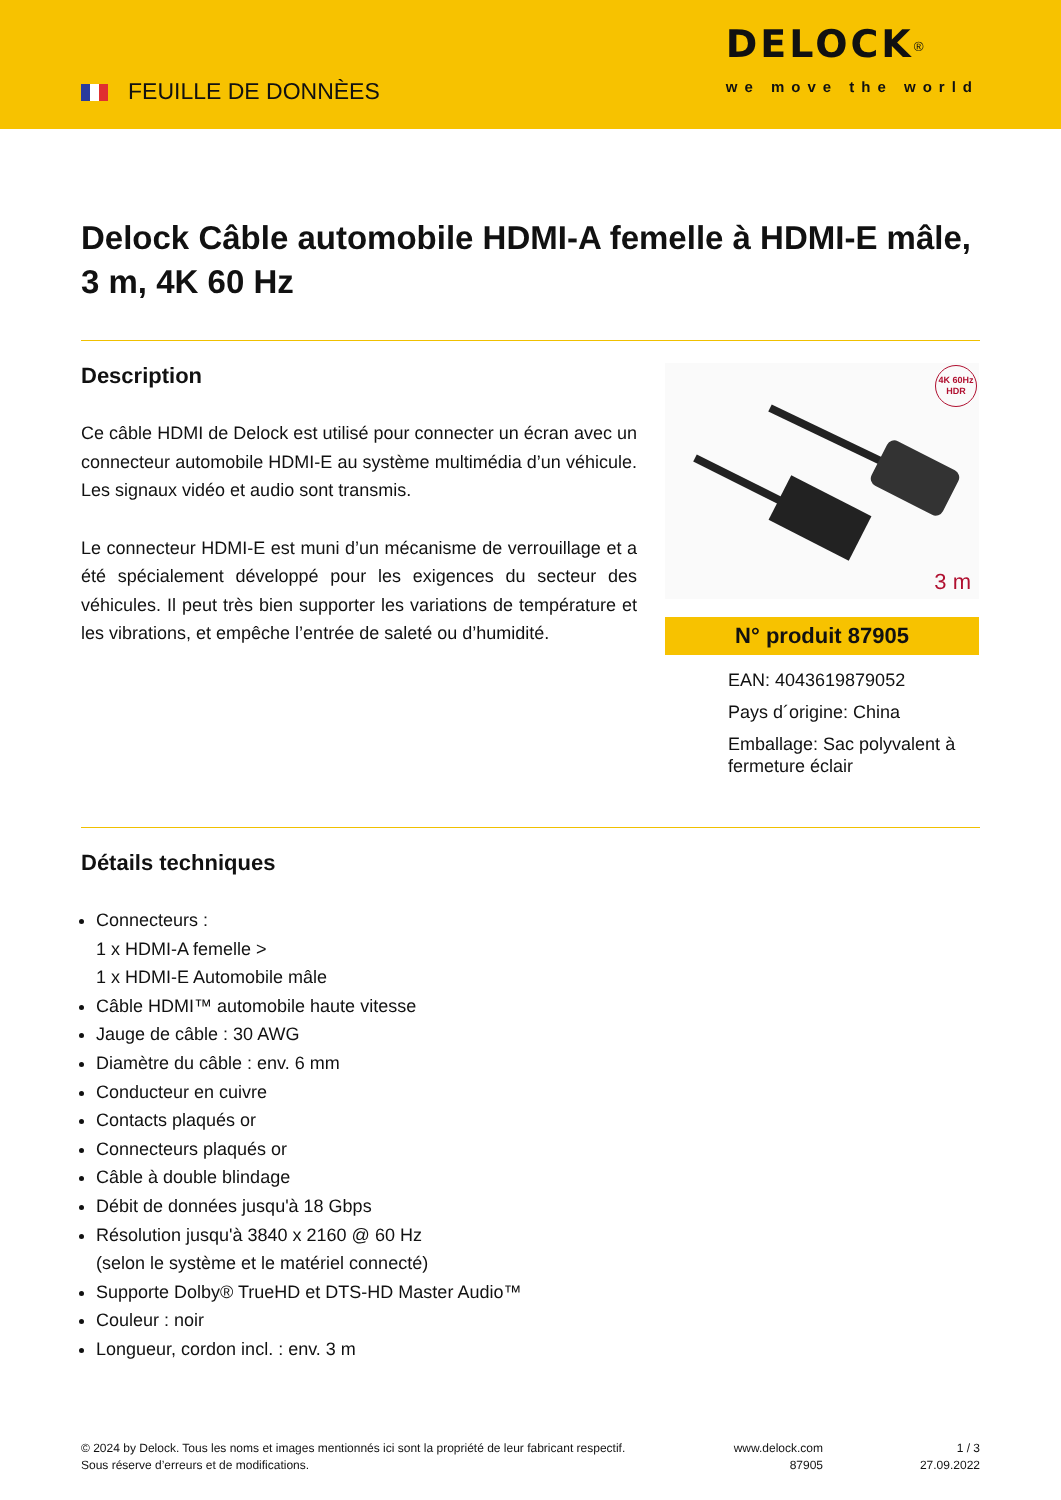FEUILLE DE DONNÈES
DELOCK<sup>®</sup>
we move the world
Delock Câble automobile HDMI-A femelle à HDMI-E mâle, 3 m, 4K 60 Hz
Description
Ce câble HDMI de Delock est utilisé pour connecter un écran avec un connecteur automobile HDMI-E au système multimédia d’un véhicule. Les signaux vidéo et audio sont transmis.
Le connecteur HDMI-E est muni d’un mécanisme de verrouillage et a été spécialement développé pour les exigences du secteur des véhicules. Il peut très bien supporter les variations de température et les vibrations, et empêche l’entrée de saleté ou d’humidité.
4K 60Hz HDR
3 m
N° produit 87905
EAN: 4043619879052
Pays d´origine: China
Emballage: Sac polyvalent à fermeture éclair
Détails techniques
Connecteurs :
1 x HDMI-A femelle >
1 x HDMI-E Automobile mâle
Câble HDMI™ automobile haute vitesse
Jauge de câble : 30 AWG
Diamètre du câble : env. 6 mm
Conducteur en cuivre
Contacts plaqués or
Connecteurs plaqués or
Câble à double blindage
Débit de données jusqu'à 18 Gbps
Résolution jusqu'à 3840 x 2160 @ 60 Hz
(selon le système et le matériel connecté)
Supporte Dolby® TrueHD et DTS-HD Master Audio™
Couleur : noir
Longueur, cordon incl. : env. 3 m
© 2024 by Delock. Tous les noms et images mentionnés ici sont la propriété de leur fabricant respectif.
Sous réserve d’erreurs et de modifications.
www.delock.com
87905
1 / 3
27.09.2022